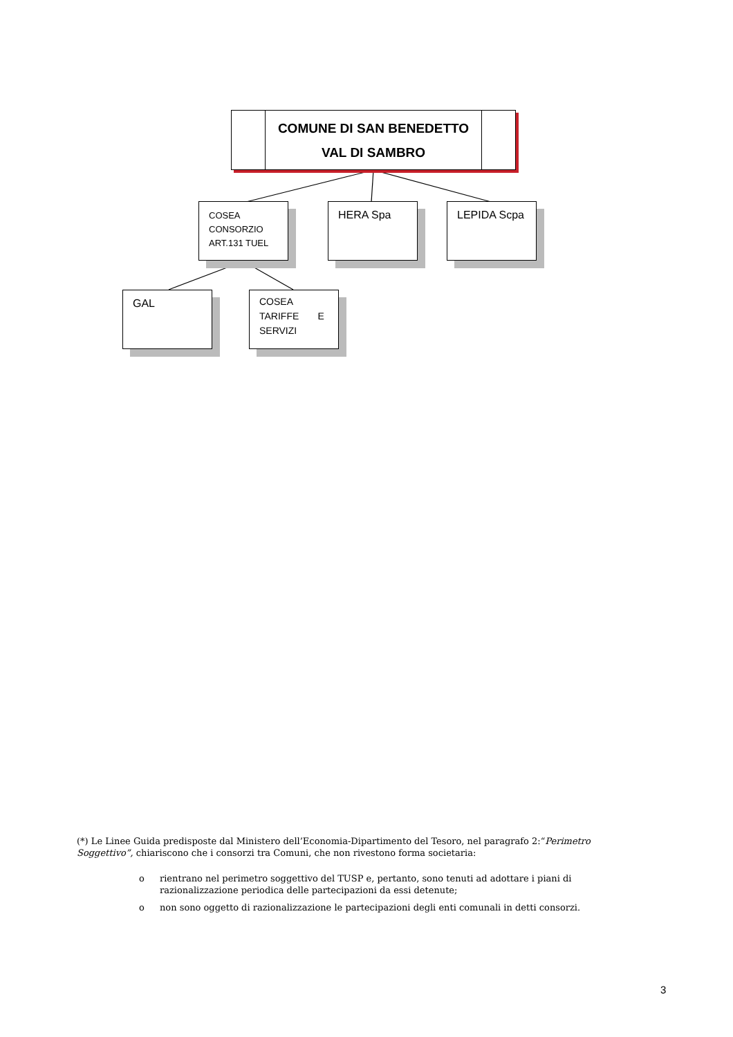COMUNE DI SAN BENEDETTO VAL DI SAMBRO
COSEA
CONSORZIO
ART.131 TUEL
HERA Spa LEPIDA Scpa
GAL
COSEA
TARIFFE E
SERVIZI
(*) Le Linee Guida predisposte dal Ministero dell’Economia-Dipartimento del Tesoro, nel paragrafo 2:“Perimetro Soggettivo”, chiariscono che i consorzi tra Comuni, che non rivestono forma societaria:
o rientrano nel perimetro soggettivo del TUSP e, pertanto, sono tenuti ad adottare i piani di razionalizzazione periodica delle partecipazioni da essi detenute;
o non sono oggetto di razionalizzazione le partecipazioni degli enti comunali in detti consorzi.
3